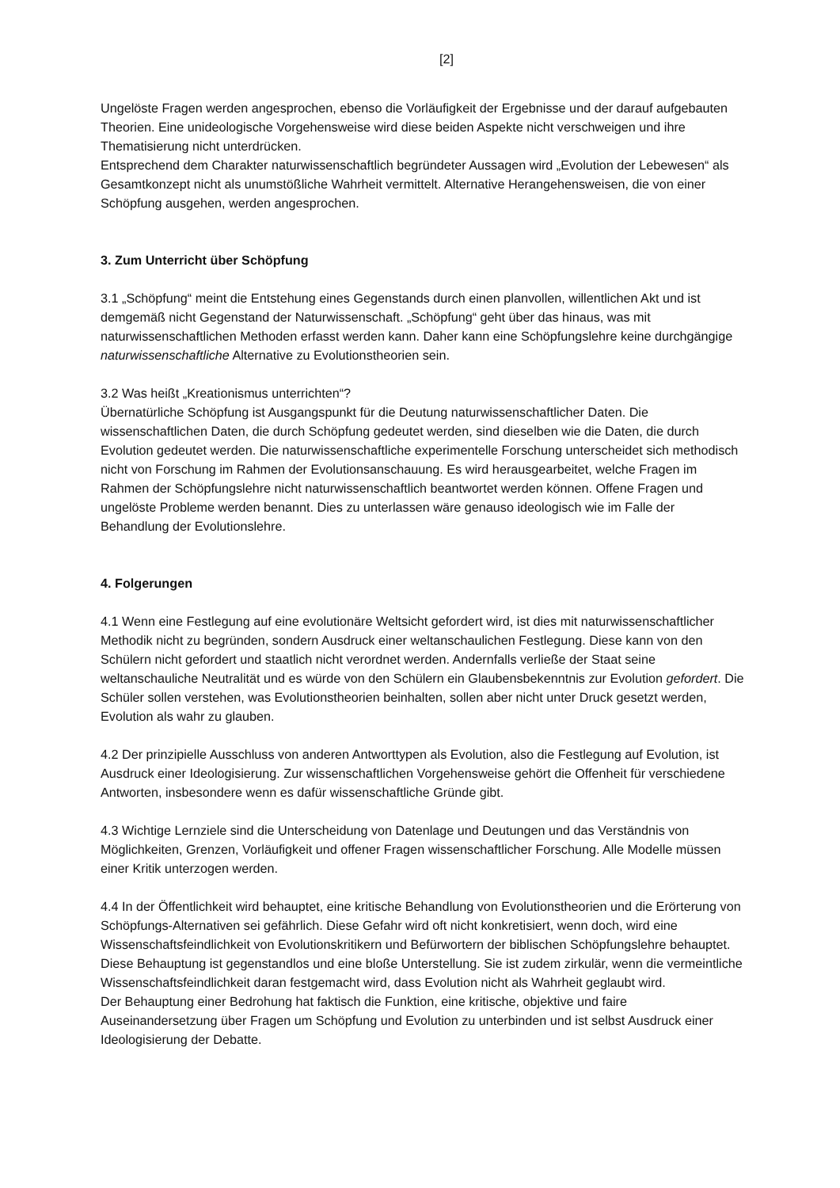[2]
Ungelöste Fragen werden angesprochen, ebenso die Vorläufigkeit der Ergebnisse und der darauf aufgebauten Theorien. Eine unideologische Vorgehensweise wird diese beiden Aspekte nicht verschweigen und ihre Thematisierung nicht unterdrücken.
Entsprechend dem Charakter naturwissenschaftlich begründeter Aussagen wird „Evolution der Lebewesen“ als Gesamtkonzept nicht als unumstößliche Wahrheit vermittelt. Alternative Herangehensweisen, die von einer Schöpfung ausgehen, werden angesprochen.
3. Zum Unterricht über Schöpfung
3.1 „Schöpfung“ meint die Entstehung eines Gegenstands durch einen planvollen, willentlichen Akt und ist demgemäß nicht Gegenstand der Naturwissenschaft. „Schöpfung“ geht über das hinaus, was mit naturwissenschaftlichen Methoden erfasst werden kann. Daher kann eine Schöpfungslehre keine durchgängige naturwissenschaftliche Alternative zu Evolutionstheorien sein.
3.2 Was heißt „Kreationismus unterrichten“?
Übernatürliche Schöpfung ist Ausgangspunkt für die Deutung naturwissenschaftlicher Daten. Die wissenschaftlichen Daten, die durch Schöpfung gedeutet werden, sind dieselben wie die Daten, die durch Evolution gedeutet werden. Die naturwissenschaftliche experimentelle Forschung unterscheidet sich methodisch nicht von Forschung im Rahmen der Evolutionsanschauung. Es wird herausgearbeitet, welche Fragen im Rahmen der Schöpfungslehre nicht naturwissenschaftlich beantwortet werden können. Offene Fragen und ungelöste Probleme werden benannt. Dies zu unterlassen wäre genauso ideologisch wie im Falle der Behandlung der Evolutionslehre.
4. Folgerungen
4.1 Wenn eine Festlegung auf eine evolutionäre Weltsicht gefordert wird, ist dies mit naturwissenschaftlicher Methodik nicht zu begründen, sondern Ausdruck einer weltanschaulichen Festlegung. Diese kann von den Schülern nicht gefordert und staatlich nicht verordnet werden. Andernfalls verließe der Staat seine weltanschauliche Neutralität und es würde von den Schülern ein Glaubensbekenntnis zur Evolution gefordert. Die Schüler sollen verstehen, was Evolutionstheorien beinhalten, sollen aber nicht unter Druck gesetzt werden, Evolution als wahr zu glauben.
4.2 Der prinzipielle Ausschluss von anderen Antworttypen als Evolution, also die Festlegung auf Evolution, ist Ausdruck einer Ideologisierung. Zur wissenschaftlichen Vorgehensweise gehört die Offenheit für verschiedene Antworten, insbesondere wenn es dafür wissenschaftliche Gründe gibt.
4.3 Wichtige Lernziele sind die Unterscheidung von Datenlage und Deutungen und das Verständnis von Möglichkeiten, Grenzen, Vorläufigkeit und offener Fragen wissenschaftlicher Forschung. Alle Modelle müssen einer Kritik unterzogen werden.
4.4 In der Öffentlichkeit wird behauptet, eine kritische Behandlung von Evolutionstheorien und die Erörterung von Schöpfungs-Alternativen sei gefährlich. Diese Gefahr wird oft nicht konkretisiert, wenn doch, wird eine Wissenschaftsfeindlichkeit von Evolutionskritikern und Befürwortern der biblischen Schöpfungslehre behauptet. Diese Behauptung ist gegenstandlos und eine bloße Unterstellung. Sie ist zudem zirkulär, wenn die vermeintliche Wissenschaftsfeindlichkeit daran festgemacht wird, dass Evolution nicht als Wahrheit geglaubt wird.
Der Behauptung einer Bedrohung hat faktisch die Funktion, eine kritische, objektive und faire Auseinandersetzung über Fragen um Schöpfung und Evolution zu unterbinden und ist selbst Ausdruck einer Ideologisierung der Debatte.